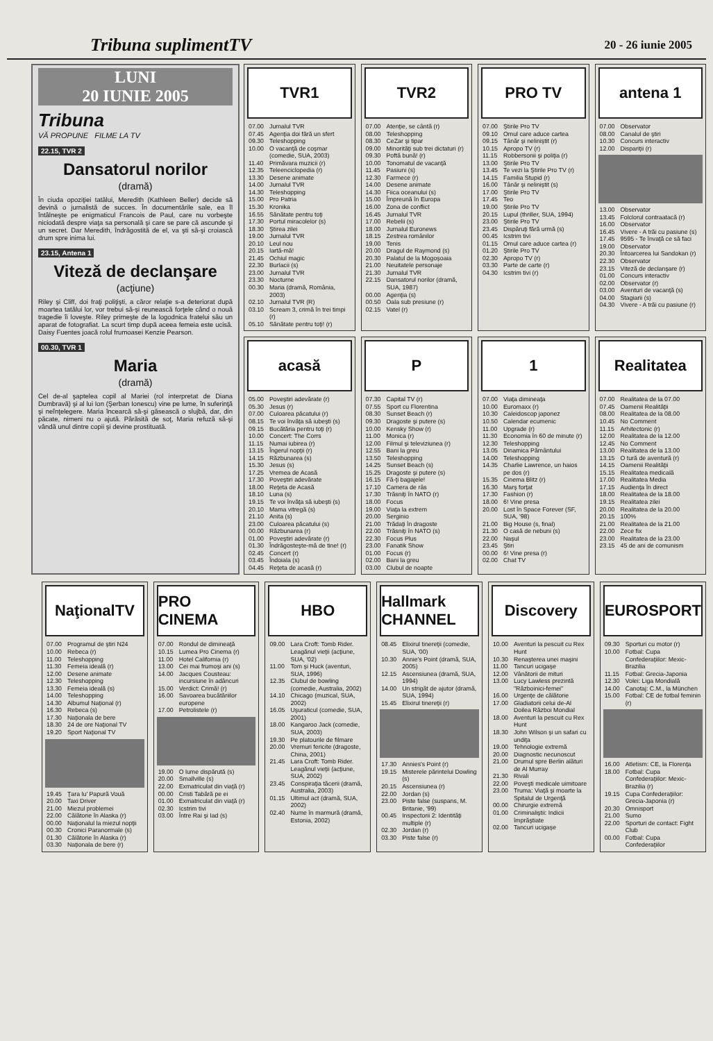Tribuna suplimentTV 20 - 26 iunie 2005
LUNI
20 IUNIE 2005
Tribuna
VĂ PROPUNE FILME LA TV
22.15, TVR 2
Dansatorul norilor
(dramă)
În ciuda opoziţiei tatălui, Meredith (Kathleen Beller) decide să devină o jurnalistă de succes. În documentările sale, ea îl întâlneşte pe enigmaticul Francois de Paul, care nu vorbeşte niciodată despre viaţa sa personală şi care se pare că ascunde şi un secret. Dar Meredith, îndrăgostită de el, va şti să-şi croiască drum spre inima lui.
23.15, Antena 1
Viteză de declanşare
(acţiune)
Riley şi Cliff, doi fraţi poliţişti, a căror relaţie s-a deteriorat după moartea tatălui lor, vor trebui să-şi reunească forţele când o nouă tragedie îi loveşte. Riley primeşte de la logodnica fratelui său un aparat de fotografiat. La scurt timp după aceea femeia este ucisă. Daisy Fuentes joacă rolul frumoasei Kenzie Pearson.
00.30, TVR 1
Maria
(dramă)
Cel de-al şaptelea copil al Mariei (rol interpretat de Diana Dumbravă) şi al lui Ion (Şerban Ionescu) vine pe lume, în suferinţă şi neînţelegere. Maria încearcă să-şi găsească o slujbă, dar, din păcate, nimeni nu o ajută. Părăsită de soţ, Maria refuză să-şi vândă unul dintre copii şi devine prostituată.
TVR1
| 07.00 | Jurnalul TVR |
| 07.45 | Agenţia doi fără un sfert |
| 09.30 | Teleshopping |
| 10.00 | O vacanţă de coşmar (comedie, SUA, 2003) |
| 11.40 | Primăvara muzicii (r) |
| 12.35 | Teleenciclopedia (r) |
| 13.30 | Desene animate |
| 14.00 | Jurnalul TVR |
| 14.30 | Teleshopping |
| 15.00 | Pro Patria |
| 15.30 | Kronika |
| 16.55 | Sănătate pentru toţi |
| 17.30 | Portul miracolelor (s) |
| 18.30 | Ştirea zilei |
| 19.00 | Jurnalul TVR |
| 20.10 | Leul nou |
| 20.15 | Iartă-mă! |
| 21.45 | Ochiul magic |
| 22.30 | Burlacii (s) |
| 23.00 | Jurnalul TVR |
| 23.30 | Nocturne |
| 00.30 | Maria (dramă, România, 2003) |
| 02.10 | Jurnalul TVR (R) |
| 03.10 | Scream 3, crimă în trei timpi (r) |
| 05.10 | Sănătate pentru toţi! (r) |
TVR2
| 07.00 | Atenţie, se cântă (r) |
| 08.00 | Teleshopping |
| 08.30 | CeZar şi tipar |
| 09.00 | Minorităţi sub trei dictaturi (r) |
| 09.30 | Poftă bună! (r) |
| 10.00 | Tonomatul de vacanţă |
| 11.45 | Pasiuni (s) |
| 12.30 | Farmece (r) |
| 14.00 | Desene animate |
| 14.30 | Fiica oceanului (s) |
| 15.00 | Împreună în Europa |
| 16.00 | Zona de conflict |
| 16.45 | Jurnalul TVR |
| 17.00 | Rebelii (s) |
| 18.00 | Jurnalul Euronews |
| 18.15 | Zestrea românilor |
| 19.00 | Tenis |
| 20.00 | Dragul de Raymond (s) |
| 20.30 | Palatul de la Mogoşoaia |
| 21.00 | Neuitatele personaje |
| 21.30 | Jurnalul TVR |
| 22.15 | Dansatorul norilor (dramă, SUA, 1987) |
| 00.00 | Agenţia (s) |
| 00.50 | Oala sub presiune (r) |
| 02.15 | Vatel (r) |
PRO TV
| 07.00 | Ştirile Pro TV |
| 09.10 | Omul care aduce cartea |
| 09.15 | Tânăr şi neliniştit (r) |
| 10.15 | Apropo TV (r) |
| 11.15 | Robbersonii şi poliţia (r) |
| 13.00 | Ştirile Pro TV |
| 13.45 | Te vezi la Ştirile Pro TV (r) |
| 14.15 | Familia Stupid (r) |
| 16.00 | Tânăr şi neliniştit (s) |
| 17.00 | Ştirile Pro TV |
| 17.45 | Teo |
| 19.00 | Ştirile Pro TV |
| 20.15 | Lupul (thriller, SUA, 1994) |
| 23.00 | Ştirile Pro TV |
| 23.45 | Dispăruţi fără urmă (s) |
| 00.45 | Icstrim tivi |
| 01.15 | Omul care aduce cartea (r) |
| 01.20 | Ştirile Pro TV |
| 02.30 | Apropo TV (r) |
| 03.30 | Parte de carte (r) |
| 04.30 | Icstrim tivi (r) |
antena 1
| 07.00 | Observator |
| 08.00 | Canalul de ştiri |
| 10.30 | Concurs interactiv |
| 12.00 | Dispariţii (r) |
| 13.00 | Observator |
| 13.45 | Folclorul contraatacă (r) |
| 16.00 | Observator |
| 16.45 | Vivere - A trăi cu pasiune (s) |
| 17.45 | 9595 - Te învaţă ce să faci |
| 19.00 | Observator |
| 20.30 | Întoarcerea lui Sandokan (r) |
| 22.30 | Observator |
| 23.15 | Viteză de declanşare (r) |
| 01.00 | Concurs interactiv |
| 02.00 | Observator (r) |
| 03.00 | Aventuri de vacanţă (s) |
| 04.00 | Stagiarii (s) |
| 04.30 | Vivere - A trăi cu pasiune (r) |
acasă
| 05.00 | Poveştiri adevărate (r) |
| 05.30 | Jesus (r) |
| 07.00 | Culoarea păcatului (r) |
| 08.15 | Te voi învăţa să iubeşti (s) |
| 09.15 | Bucătăria pentru toţi (r) |
| 10.00 | Concert: The Corrs |
| 11.15 | Numai iubirea (r) |
| 13.15 | Îngerul nopţii (r) |
| 14.15 | Răzbunarea (s) |
| 15.30 | Jesus (s) |
| 17.25 | Vremea de Acasă |
| 17.30 | Poveştiri adevărate |
| 18.00 | Reţeta de Acasă |
| 18.10 | Luna (s) |
| 19.15 | Te voi învăţa să iubeşti (s) |
| 20.10 | Mama vitregă (s) |
| 21.10 | Anita (s) |
| 23.00 | Culoarea păcatului (s) |
| 00.00 | Răzbunarea (r) |
| 01.00 | Poveştiri adevărate (r) |
| 01.30 | Îndrăgosteşte-mă de tine! (r) |
| 02.45 | Concert (r) |
| 03.45 | Îndoiala (s) |
| 04.45 | Reţeta de acasă (r) |
P
| 07.30 | Capital TV (r) |
| 07.55 | Sport cu Florentina |
| 08.30 | Sunset Beach (r) |
| 09.30 | Dragoste şi putere (s) |
| 10.00 | Kensky Show (r) |
| 11.00 | Monica (r) |
| 12.00 | Filmul şi televiziunea (r) |
| 12.55 | Bani la greu |
| 13.50 | Teleshopping |
| 14.25 | Sunset Beach (s) |
| 15.25 | Dragoste şi putere (s) |
| 16.15 | Fă-ţi bagajele! |
| 17.10 | Camera de râs |
| 17.30 | Trăsniţi în NATO (r) |
| 18.00 | Focus |
| 19.00 | Viaţa la extrem |
| 20.00 | Serginio |
| 21.00 | Trădaţi în dragoste |
| 22.00 | Trăsniţi în NATO (s) |
| 22.30 | Focus Plus |
| 23.00 | Fanatik Show |
| 01.00 | Focus (r) |
| 02.00 | Bani la greu |
| 03.00 | Clubul de noapte |
1
| 07.00 | Viaţa dimineaţa |
| 10.00 | Euromaxx (r) |
| 10.30 | Caleidoscop japonez |
| 10.50 | Calendar ecumenic |
| 11.00 | Upgrade (r) |
| 11.30 | Economia în 60 de minute (r) |
| 12.30 | Teleshopping |
| 13.05 | Dinamica Pământului |
| 14.00 | Teleshopping |
| 14.35 | Charlie Lawrence, un haios pe dos (r) |
| 15.35 | Cinema Blitz (r) |
| 16.30 | Marş forţat |
| 17.30 | Fashion (r) |
| 18.00 | 6! Vine presa |
| 20.00 | Lost în Space Forever (SF, SUA, '98) |
| 21.00 | Big House (s, final) |
| 21.30 | O casă de nebuni (s) |
| 22.00 | Naşul |
| 23.45 | Ştiri |
| 00.00 | 6! Vine presa (r) |
| 02.00 | Chat TV |
Realitatea
| 07.00 | Realitatea de la 07.00 |
| 07.45 | Oamenii Realităţii |
| 08.00 | Realitatea de la 08.00 |
| 10.45 | No Comment |
| 11.15 | Arhitectonic (r) |
| 12.00 | Realitatea de la 12.00 |
| 12.45 | No Comment |
| 13.00 | Realitatea de la 13.00 |
| 13.15 | O tură de aventură (r) |
| 14.15 | Oamenii Realităţii |
| 15.15 | Realitatea medicală |
| 17.00 | Realitatea Media |
| 17.15 | Audienţa în direct |
| 18.00 | Realitatea de la 18.00 |
| 19.15 | Realitatea zilei |
| 20.00 | Realitatea de la 20.00 |
| 20.15 | 100% |
| 21.00 | Realitatea de la 21.00 |
| 22.00 | Zece fix |
| 23.00 | Realitatea de la 23.00 |
| 23.15 | 45 de ani de comunism |
NaţionalTV
| 07.00 | Programul de ştiri N24 |
| 10.00 | Rebeca (r) |
| 11.00 | Teleshopping |
| 11.30 | Femeia ideală (r) |
| 12.00 | Desene animate |
| 12.30 | Teleshopping |
| 13.30 | Femeia ideală (s) |
| 14.00 | Teleshopping |
| 14.30 | Albumul Naţional (r) |
| 16.30 | Rebeca (s) |
| 17.30 | Naţionala de bere |
| 18.30 | 24 de ore Naţional TV |
| 19.20 | Sport Naţional TV |
| 19.45 | Ţara lu' Papură Vouă |
| 20.00 | Taxi Driver |
| 21.00 | Miezul problemei |
| 22.00 | Călătorie în Alaska (r) |
| 00.00 | Naţionalul la miezul nopţii |
| 00.30 | Cronici Paranormale (s) |
| 01.30 | Călătorie în Alaska (r) |
| 03.30 | Naţionala de bere (r) |
PRO CINEMA
| 07.00 | Rondul de dimineaţă |
| 10.15 | Lumea Pro Cinema (r) |
| 11.00 | Hotel California (r) |
| 13.00 | Cei mai frumoşi ani (s) |
| 14.00 | Jacques Cousteau: incursiune în adâncuri |
| 15.00 | Verdict: Crimă! (r) |
| 16.00 | Savoarea bucătăriilor europene |
| 17.00 | Petrolistele (r) |
| 19.00 | O lume dispărută (s) |
| 20.00 | Smallville (s) |
| 22.00 | Exmatriculat din viaţă (r) |
| 00.00 | Cristi Tabără pe ei |
| 01.00 | Exmatriculat din viaţă (r) |
| 02.30 | Icstrim tivi |
| 03.00 | Între Rai şi Iad (s) |
HBO
| 09.00 | Lara Croft: Tomb Rider. Leagănul vieţii (acţiune, SUA, '02) |
| 11.00 | Tom şi Huck (aventuri, SUA, 1996) |
| 12.35 | Clubul de bowling (comedie, Australia, 2002) |
| 14.10 | Chicago (muzical, SUA, 2002) |
| 16.05 | Uşuraticul (comedie, SUA, 2001) |
| 18.00 | Kangaroo Jack (comedie, SUA, 2003) |
| 19.30 | Pe platourile de filmare |
| 20.00 | Vremuri fericite (dragoste, China, 2001) |
| 21.45 | Lara Croft: Tomb Rider. Leagănul vieţii (acţiune, SUA, 2002) |
| 23.45 | Conspiraţia tăcerii (dramă, Australia, 2003) |
| 01.15 | Ultimul act (dramă, SUA, 2002) |
| 02.40 | Nume în marmură (dramă, Estonia, 2002) |
Hallmark CHANNEL
| 08.45 | Elixirul tinereţii (comedie, SUA, '00) |
| 10.30 | Annie's Point (dramă, SUA, 2005) |
| 12.15 | Ascensiunea (dramă, SUA, 1994) |
| 14.00 | Un strigăt de ajutor (dramă, SUA, 1994) |
| 15.45 | Elixirul tinereţii (r) |
| 17.30 | Annies's Point (r) |
| 19.15 | Misterele părintelui Dowling (s) |
| 20.15 | Ascensiunea (r) |
| 22.00 | Jordan (s) |
| 23.00 | Piste false (suspans, M. Britanie, '99) |
| 00.45 | Inspectorii 2: Identităţi multiple (r) |
| 02.30 | Jordan (r) |
| 03.30 | Piste false (r) |
Discovery
| 10.00 | Aventuri la pescuit cu Rex Hunt |
| 10.30 | Renaşterea unei maşini |
| 11.00 | Tancuri ucigaşe |
| 12.00 | Vânătorii de mituri |
| 13.00 | Lucy Lawless prezintă "Războinici-femei" |
| 16.00 | Urgenţe de călătorie |
| 17.00 | Gladiatorii celui de-Al Doilea Război Mondial |
| 18.00 | Aventuri la pescuit cu Rex Hunt |
| 18.30 | John Wilson şi un safari cu undiţa |
| 19.00 | Tehnologie extremă |
| 20.00 | Diagnostic necunoscut |
| 21.00 | Drumul spre Berlin alături de Al Murray |
| 21.30 | Rivali |
| 22.00 | Poveşti medicale uimitoare |
| 23.00 | Truma: Viaţă şi moarte la Spitalul de Urgenţă |
| 00.00 | Chirurgie extremă |
| 01.00 | Criminaliştii: Indicii împrăştiate |
| 02.00 | Tancuri ucigaşe |
EUROSPORT
| 09.30 | Sporturi cu motor (r) |
| 10.00 | Fotbal: Cupa Confederaţiilor: Mexic-Brazilia |
| 11.15 | Fotbal: Grecia-Japonia |
| 12.30 | Volei: Liga Mondială |
| 14.00 | Canotaj: C.M., la München |
| 15.00 | Fotbal: CE de fotbal feminin (r) |
| 16.00 | Atletism: CE, la Florenţa |
| 18.00 | Fotbal: Cupa Confederaţiilor: Mexic-Brazilia (r) |
| 19.15 | Cupa Confederaţiilor: Grecia-Japonia (r) |
| 20.30 | Omnisport |
| 21.00 | Sumo |
| 22.00 | Sporturi de contact: Fight Club |
| 00.00 | Fotbal: Cupa Confederaţiilor |